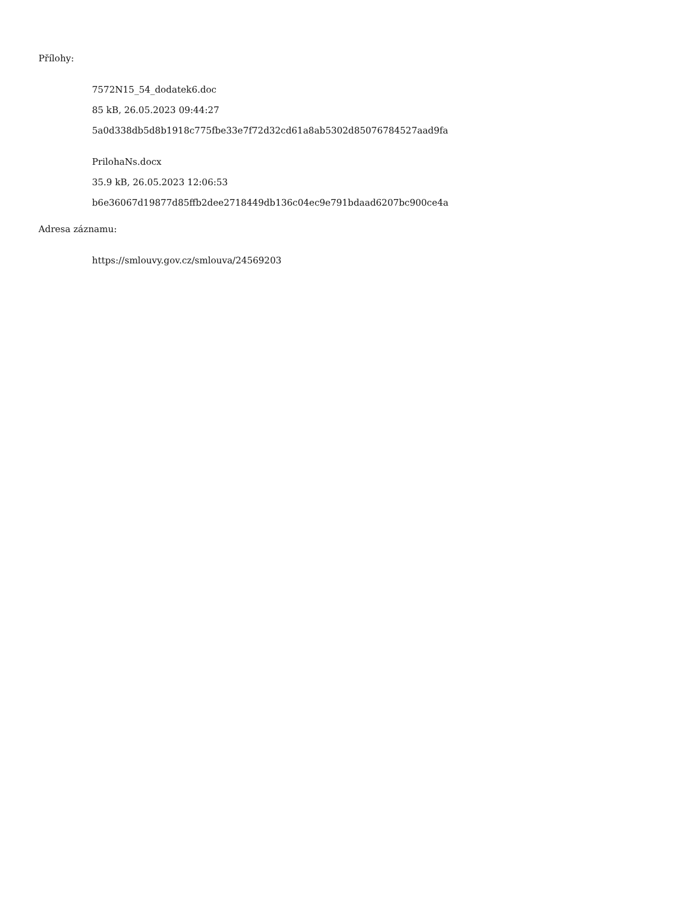Přílohy:
7572N15_54_dodatek6.doc
85 kB, 26.05.2023 09:44:27
5a0d338db5d8b1918c775fbe33e7f72d32cd61a8ab5302d85076784527aad9fa
PrilohaNs.docx
35.9 kB, 26.05.2023 12:06:53
b6e36067d19877d85ffb2dee2718449db136c04ec9e791bdaad6207bc900ce4a
Adresa záznamu:
https://smlouvy.gov.cz/smlouva/24569203